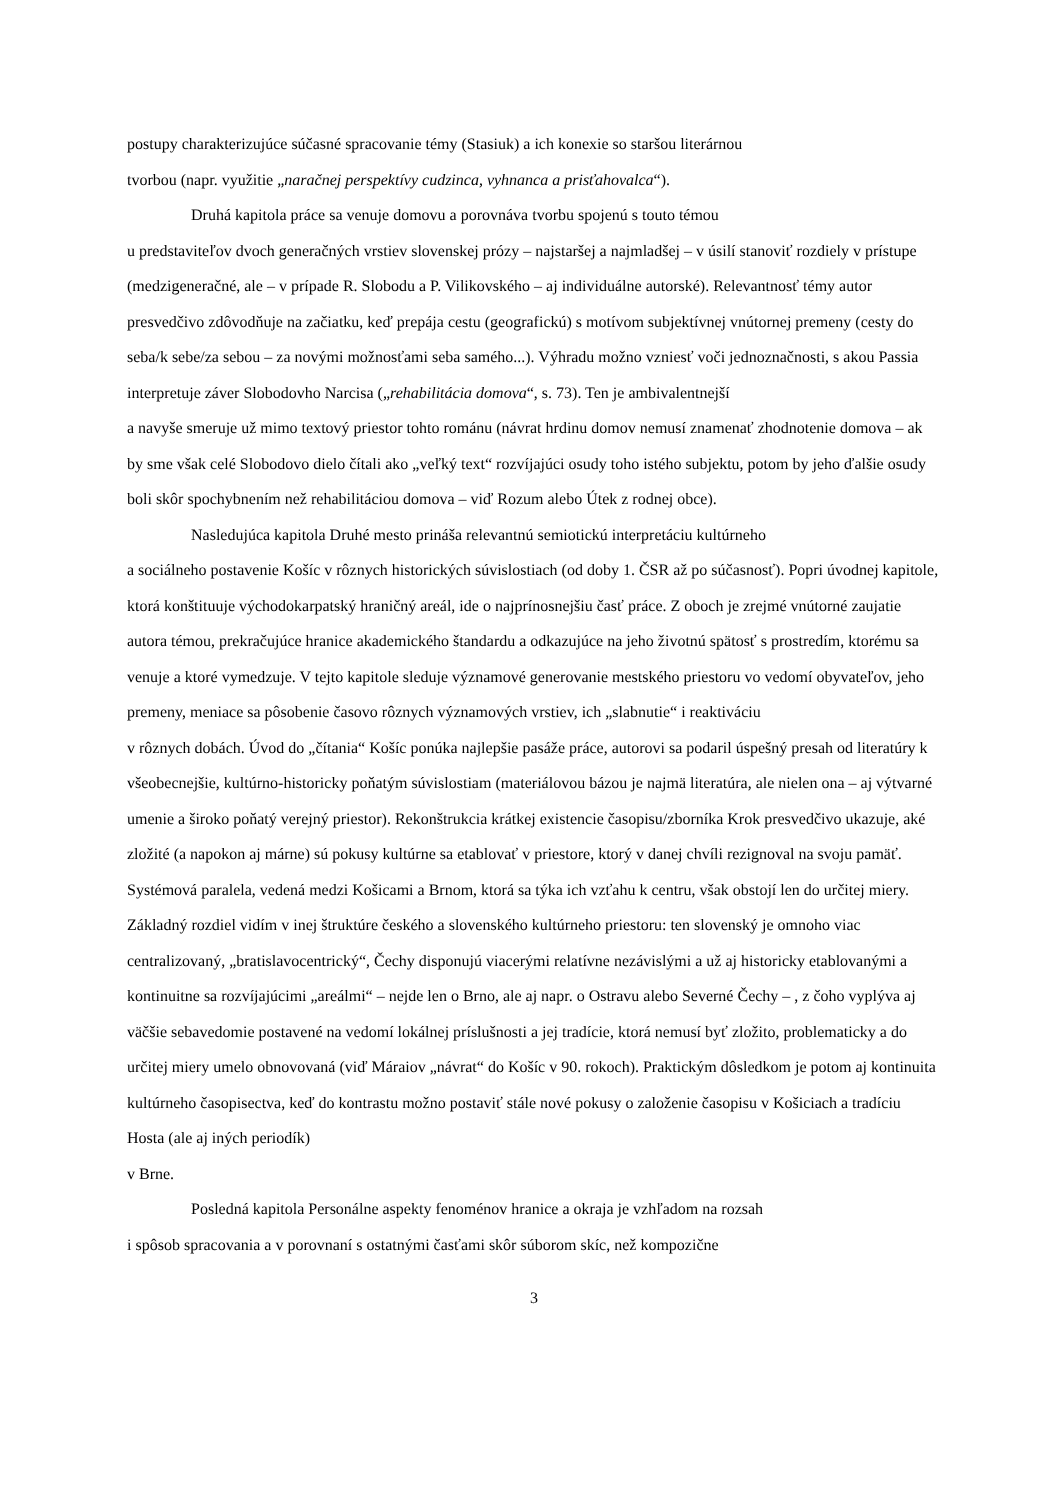postupy charakterizujúce súčasné spracovanie témy (Stasiuk) a ich konexie so staršou literárnou
tvorbou (napr. využitie „naračnej perspektívy cudzinca, vyhnanca a prisťahovalca“).
Druhá kapitola práce sa venuje domovu a porovnáva tvorbu spojenú s touto témou
u predstaviteľov dvoch generačných vrstiev slovenskej prózy – najstaršej a najmladšej – v úsilí stanoviť rozdiely v prístupe (medzigeneračné, ale – v prípade R. Slobodu a P. Vilikovského – aj individuálne autorské). Relevantnosť témy autor presvedčivo zdôvodňuje na začiatku, keď prepája cestu (geografickú) s motívom subjektívnej vnútornej premeny (cesty do seba/k sebe/za sebou – za novými možnosťami seba samého...). Výhradu možno vzniesť voči jednoznačnosti, s akou Passia interpretuje záver Slobodovho Narcisa („rehabilitácia domova“, s. 73). Ten je ambivalentnejší
a navyše smeruje už mimo textový priestor tohto románu (návrat hrdinu domov nemusí znamenať zhodnotenie domova – ak by sme však celé Slobodovo dielo čítali ako „veľký text“ rozvíjajúci osudy toho istého subjektu, potom by jeho ďalšie osudy boli skôr spochybnením než rehabilitáciou domova – viď Rozum alebo Útek z rodnej obce).
Nasledujúca kapitola Druhé mesto prináša relevantnú semiotickú interpretáciu kultúrneho
a sociálneho postavenie Košíc v rôznych historických súvislostiach (od doby 1. ČSR až po súčasnosť). Popri úvodnej kapitole, ktorá konštituuje východokarpatský hraničný areál, ide o najprínosnejšiu časť práce. Z oboch je zrejmé vnútorné zaujatie autora témou, prekračujúce hranice akademického štandardu a odkazujúce na jeho životnú spätosť s prostredím, ktorému sa venuje a ktoré vymedzuje. V tejto kapitole sleduje významové generovanie mestského priestoru vo vedomí obyvateľov, jeho premeny, meniace sa pôsobenie časovo rôznych významových vrstiev, ich „slabnutie“ i reaktiváciu
v rôznych dobách. Úvod do „čítania“ Košíc ponúka najlepšie pasáže práce, autorovi sa podaril úspešný presah od literatúry k všeobecnejšie, kultúrno-historicky poňatým súvislostiam (materiálovou bázou je najmä literatúra, ale nielen ona – aj výtvarné umenie a široko poňatý verejný priestor). Rekonštrukcia krátkej existencie časopisu/zborníka Krok presvedčivo ukazuje, aké zložité (a napokon aj márne) sú pokusy kultúrne sa etablovať v priestore, ktorý v danej chvíli rezignoval na svoju pamäť. Systémová paralela, vedená medzi Košicami a Brnom, ktorá sa týka ich vzťahu k centru, však obstojí len do určitej miery. Základný rozdiel vidím v inej štruktúre českého a slovenského kultúrneho priestoru: ten slovenský je omnoho viac centralizovaný, „bratislavocentrický“, Čechy disponujú viacerými relatívne nezávislými a už aj historicky etablovanými a kontinuitne sa rozvíjajúcimi „areálmi“ – nejde len o Brno, ale aj napr. o Ostravu alebo Severné Čechy – , z čoho vyplýva aj väčšie sebavedomie postavené na vedomí lokálnej príslušnosti a jej tradície, ktorá nemusí byť zložito, problematicky a do určitej miery umelo obnovovaná (viď Máraiov „návrat“ do Košíc v 90. rokoch). Praktickým dôsledkom je potom aj kontinuita kultúrneho časopisectva, keď do kontrastu možno postaviť stále nové pokusy o založenie časopisu v Košiciach a tradíciu Hosta (ale aj iných periodík)
v Brne.
Posledná kapitola Personálne aspekty fenoménov hranice a okraja je vzhľadom na rozsah
i spôsob spracovania a v porovnaní s ostatnými časťami skôr súborom skíc, než kompozične
3